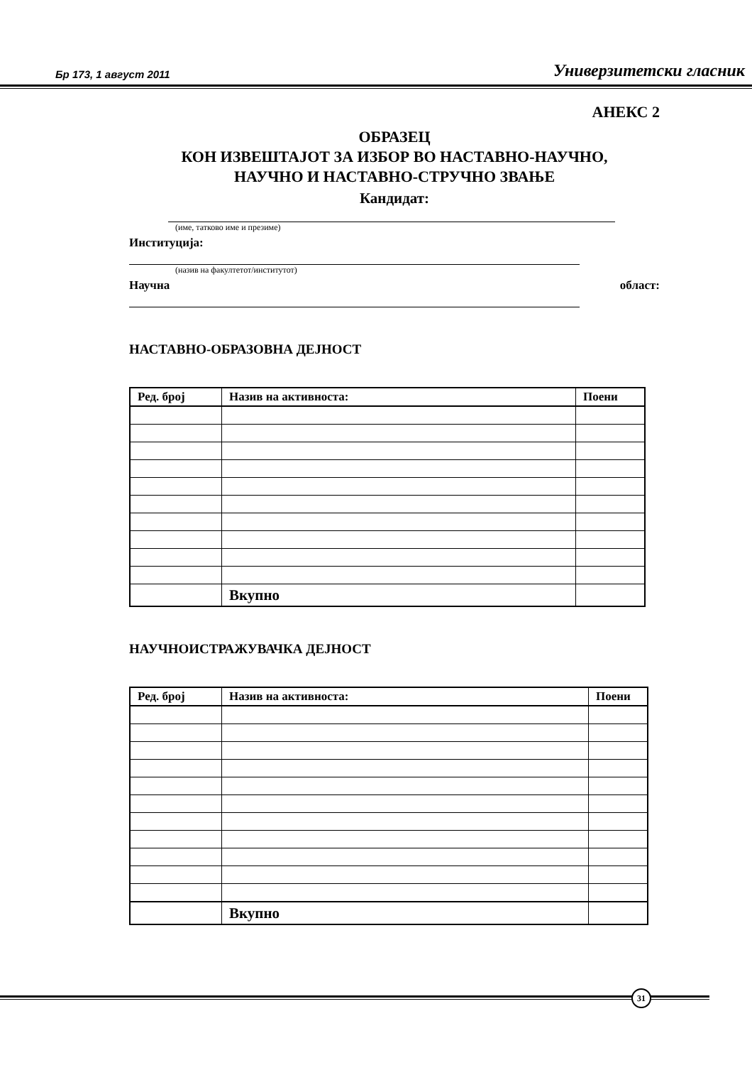Бр 173, 1 август 2011 Универзитетски гласник
АНЕКС 2
ОБРАЗЕЦ
КОН ИЗВЕШТАЈОТ ЗА ИЗБОР ВО НАСТАВНО-НАУЧНО,
НАУЧНО И НАСТАВНО-СТРУЧНО ЗВАЊЕ
Кандидат:
(име, татково име и презиме)
Институција:
(назив на факултетот/институтот)
Научна област:
НАСТАВНО-ОБРАЗОВНА ДЕЈНОСТ
| Ред. број | Назив на активноста: | Поени |
| --- | --- | --- |
| | Вкупно | |
НАУЧНОИСТРАЖУВАЧКА ДЕЈНОСТ
| Ред. број | Назив на активноста: | Поени |
| --- | --- | --- |
| | Вкупно | |
31